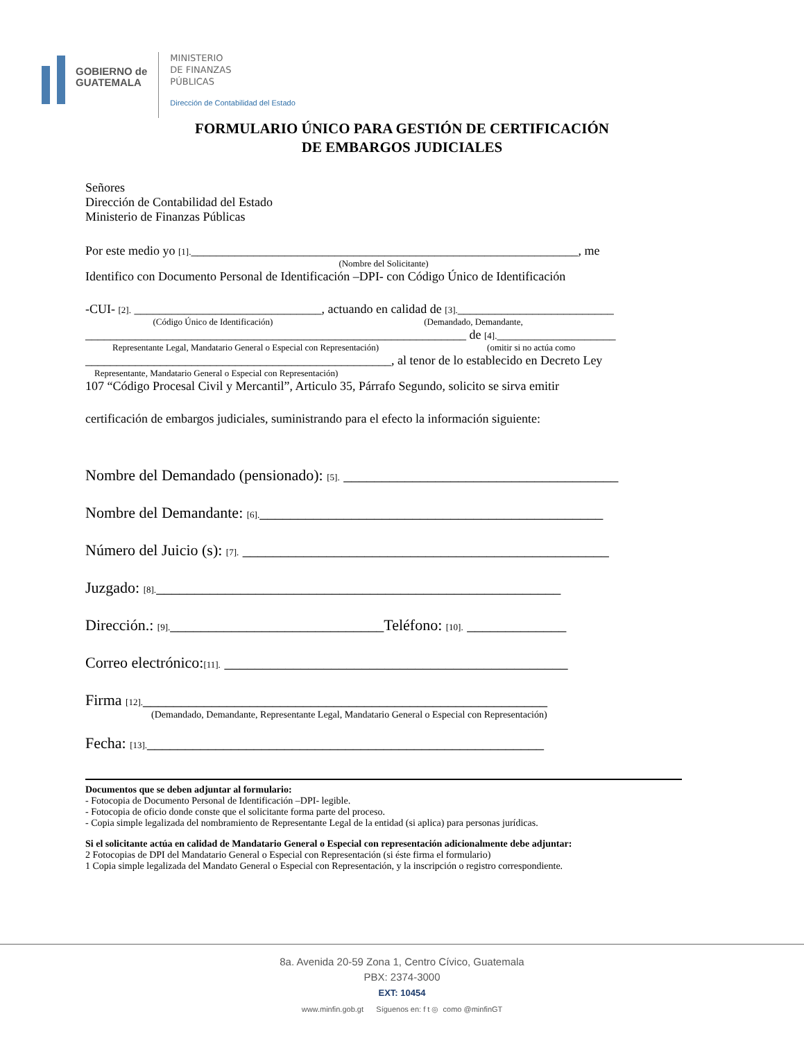GOBIERNO de
GUATEMALA
MINISTERIO
DE FINANZAS
PÚBLICAS
Dirección de Contabilidad del Estado
FORMULARIO ÚNICO PARA GESTIÓN DE CERTIFICACIÓN
DE EMBARGOS JUDICIALES
Señores
Dirección de Contabilidad del Estado
Ministerio de Finanzas Públicas
Por este medio yo [1].______________________________________________________________, me
(Nombre del Solicitante)
Identifico con Documento Personal de Identificación –DPI- con Código Único de Identificación
-CUI- [2]. ______________________________, actuando en calidad de [3]._________________________
(Código Único de Identificación) (Demandado, Demandante,
_____________________________________________________________ de [4].___________________
Representante Legal, Mandatario General o Especial con Representación) (omitir si no actúa como
_________________________________________________, al tenor de lo establecido en Decreto Ley
Representante, Mandatario General o Especial con Representación)
107 “Código Procesal Civil y Mercantil”, Articulo 35, Párrafo Segundo, solicito se sirva emitir
certificación de embargos judiciales, suministrando para el efecto la información siguiente:
Nombre del Demandado (pensionado): [5]. ____________________________________
Nombre del Demandante: [6]._____________________________________________
Número del Juicio (s): [7]. ________________________________________________
Juzgado: [8]._____________________________________________________
Dirección.: [9].____________________________Teléfono: [10]. _____________
Correo electrónico:[11]. _____________________________________________
Firma [12]._____________________________________________________
(Demandado, Demandante, Representante Legal, Mandatario General o Especial con Representación)
Fecha: [13].____________________________________________________
Documentos que se deben adjuntar al formulario:
- Fotocopia de Documento Personal de Identificación –DPI- legible.
- Fotocopia de oficio donde conste que el solicitante forma parte del proceso.
- Copia simple legalizada del nombramiento de Representante Legal de la entidad (si aplica) para personas jurídicas.
Si el solicitante actúa en calidad de Mandatario General o Especial con representación adicionalmente debe adjuntar:
2 Fotocopias de DPI del Mandatario General o Especial con Representación (si éste firma el formulario)
1 Copia simple legalizada del Mandato General o Especial con Representación, y la inscripción o registro correspondiente.
8a. Avenida 20-59 Zona 1, Centro Cívico, Guatemala
PBX: 2374-3000
EXT: 10454
www.minfin.gob.gt Síguenos en: f t ◎ como @minfinGT